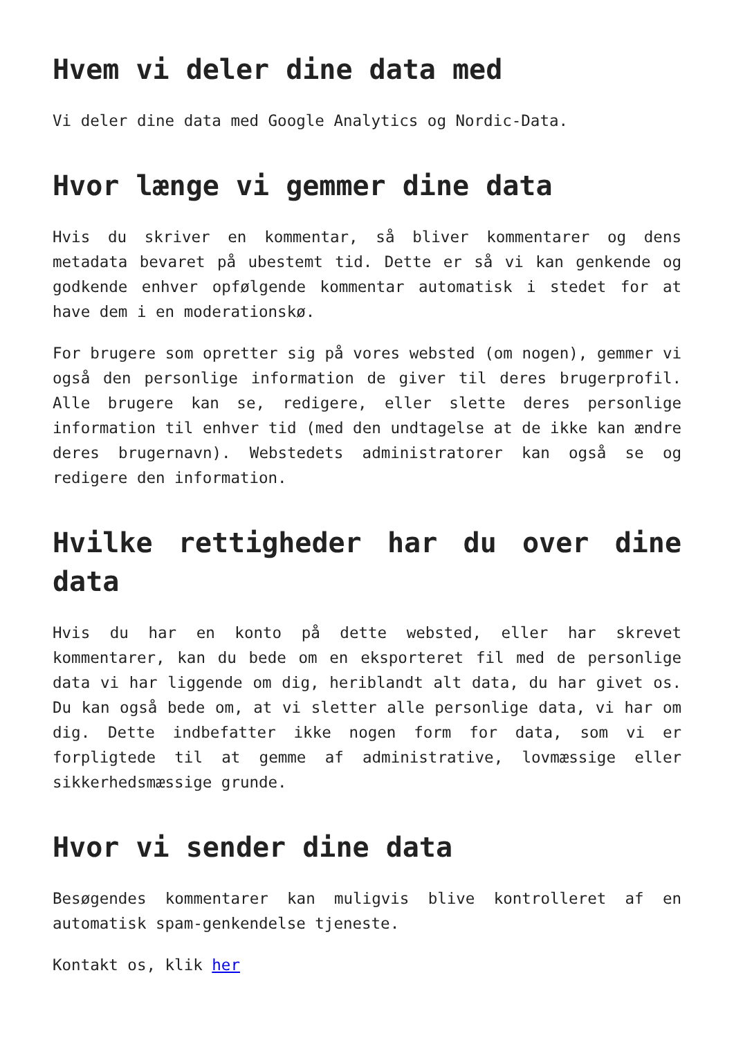Hvem vi deler dine data med
Vi deler dine data med Google Analytics og Nordic-Data.
Hvor længe vi gemmer dine data
Hvis du skriver en kommentar, så bliver kommentarer og dens metadata bevaret på ubestemt tid. Dette er så vi kan genkende og godkende enhver opfølgende kommentar automatisk i stedet for at have dem i en moderationskø.
For brugere som opretter sig på vores websted (om nogen), gemmer vi også den personlige information de giver til deres brugerprofil. Alle brugere kan se, redigere, eller slette deres personlige information til enhver tid (med den undtagelse at de ikke kan ændre deres brugernavn). Webstedets administratorer kan også se og redigere den information.
Hvilke rettigheder har du over dine data
Hvis du har en konto på dette websted, eller har skrevet kommentarer, kan du bede om en eksporteret fil med de personlige data vi har liggende om dig, heriblandt alt data, du har givet os. Du kan også bede om, at vi sletter alle personlige data, vi har om dig. Dette indbefatter ikke nogen form for data, som vi er forpligtede til at gemme af administrative, lovmæssige eller sikkerhedsmæssige grunde.
Hvor vi sender dine data
Besøgendes kommentarer kan muligvis blive kontrolleret af en automatisk spam-genkendelse tjeneste.
Kontakt os, klik her